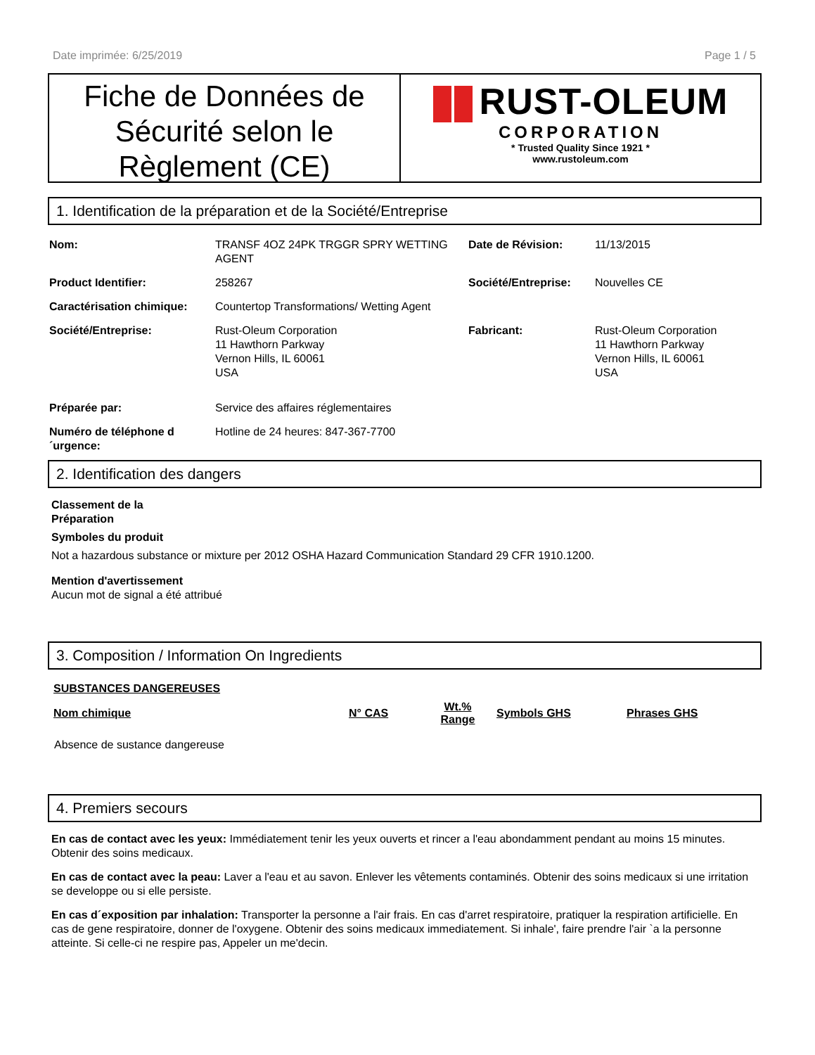Date imprimée: 6/25/2019 Page 1 / 5
Fiche de Données de Sécurité selon le Règlement (CE)
RUST-OLEUM
CORPORATION
* Trusted Quality Since 1921 *
www.rustoleum.com
1. Identification de la préparation et de la Société/Entreprise
| Nom: | TRANSF 4OZ 24PK TRGGR SPRY WETTING AGENT | Date de Révision: | 11/13/2015 |
| Product Identifier: | 258267 | Société/Entreprise: | Nouvelles CE |
| Caractérisation chimique: | Countertop Transformations/ Wetting Agent | | |
| Société/Entreprise: | Rust-Oleum Corporation 11 Hawthorn Parkway Vernon Hills, IL 60061 USA | Fabricant: | Rust-Oleum Corporation 11 Hawthorn Parkway Vernon Hills, IL 60061 USA |
| Préparée par: | Service des affaires réglementaires | | |
| Numéro de téléphone d ´urgence: | Hotline de 24 heures: 847-367-7700 | | |
2. Identification des dangers
Classement de la
Préparation
Symboles du produit
Not a hazardous substance or mixture per 2012 OSHA Hazard Communication Standard 29 CFR 1910.1200.
Mention d'avertissement
Aucun mot de signal a été attribué
3. Composition / Information On Ingredients
| SUBSTANCES DANGEREUSES | | | | |
| --- | --- | --- | --- | --- |
| Nom chimique | N° CAS | Wt.% Range | Symbols GHS | Phrases GHS |
| Absence de sustance dangereuse | | | | |
4. Premiers secours
En cas de contact avec les yeux: Immédiatement tenir les yeux ouverts et rincer a l'eau abondamment pendant au moins 15 minutes. Obtenir des soins medicaux.
En cas de contact avec la peau: Laver a l'eau et au savon. Enlever les vêtements contaminés. Obtenir des soins medicaux si une irritation se developpe ou si elle persiste.
En cas d´exposition par inhalation: Transporter la personne a l'air frais. En cas d'arret respiratoire, pratiquer la respiration artificielle. En cas de gene respiratoire, donner de l'oxygene. Obtenir des soins medicaux immediatement. Si inhale', faire prendre l'air `a la personne atteinte. Si celle-ci ne respire pas, Appeler un me'decin.